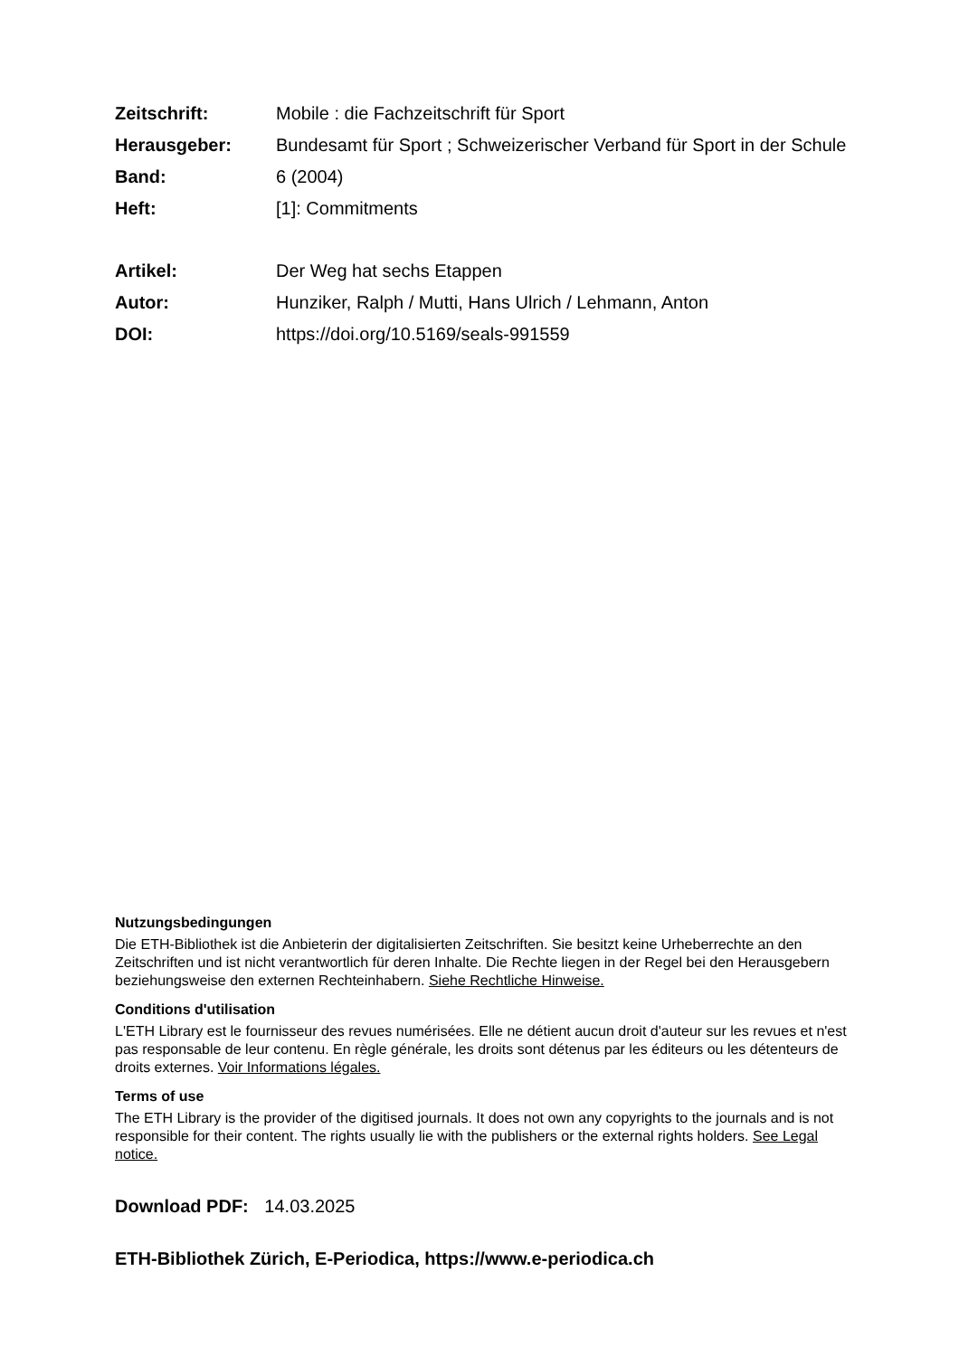Zeitschrift: Mobile : die Fachzeitschrift für Sport
Herausgeber: Bundesamt für Sport ; Schweizerischer Verband für Sport in der Schule
Band: 6 (2004)
Heft: [1]: Commitments
Artikel: Der Weg hat sechs Etappen
Autor: Hunziker, Ralph / Mutti, Hans Ulrich / Lehmann, Anton
DOI: https://doi.org/10.5169/seals-991559
Nutzungsbedingungen
Die ETH-Bibliothek ist die Anbieterin der digitalisierten Zeitschriften. Sie besitzt keine Urheberrechte an den Zeitschriften und ist nicht verantwortlich für deren Inhalte. Die Rechte liegen in der Regel bei den Herausgebern beziehungsweise den externen Rechteinhabern. Siehe Rechtliche Hinweise.
Conditions d'utilisation
L'ETH Library est le fournisseur des revues numérisées. Elle ne détient aucun droit d'auteur sur les revues et n'est pas responsable de leur contenu. En règle générale, les droits sont détenus par les éditeurs ou les détenteurs de droits externes. Voir Informations légales.
Terms of use
The ETH Library is the provider of the digitised journals. It does not own any copyrights to the journals and is not responsible for their content. The rights usually lie with the publishers or the external rights holders. See Legal notice.
Download PDF: 14.03.2025
ETH-Bibliothek Zürich, E-Periodica, https://www.e-periodica.ch